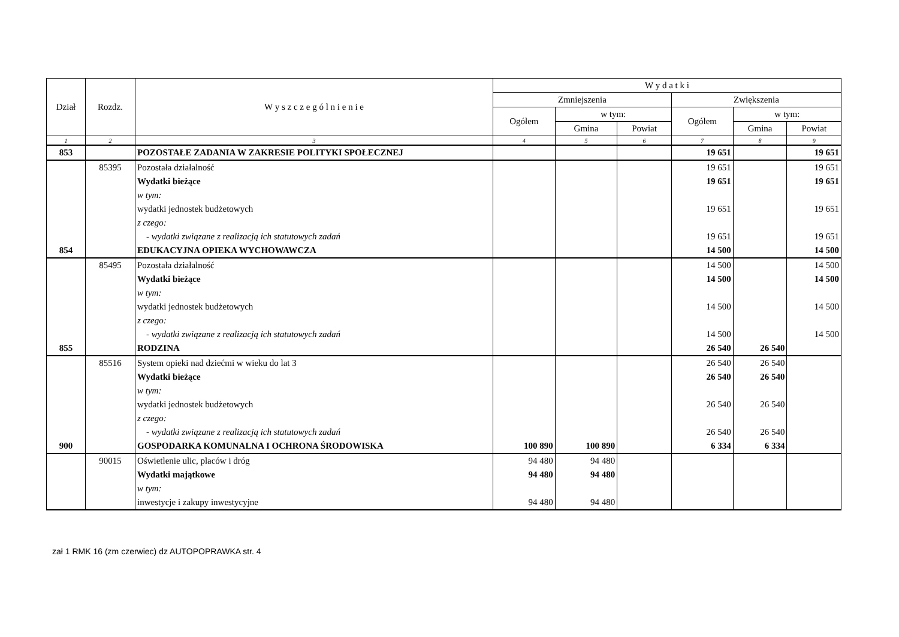| Dział | Rozdz. | W y s z c z e g ó l n i e n i e | W y d a t k i | | | | | |
| --- | --- | --- | --- | --- | --- | --- | --- | --- |
| | | | Zmniejszenia | | | Zwiększenia | | |
| | | | Ogółem | w tym: | | Ogółem | w tym: | |
| | | | | Gmina | Powiat | | Gmina | Powiat |
| 1 | 2 | 3 | 4 | 5 | 6 | 7 | 8 | 9 |
| 853 | | POZOSTAŁE ZADANIA W ZAKRESIE POLITYKI SPOŁECZNEJ | | | | 19 651 | | 19 651 |
| | 85395 | Pozostała działalność | | | | 19 651 | | 19 651 |
| | | Wydatki bieżące | | | | 19 651 | | 19 651 |
| | | w tym: | | | | | | |
| | | wydatki jednostek budżetowych | | | | 19 651 | | 19 651 |
| | | z czego: | | | | | | |
| | | - wydatki związane z realizacją ich statutowych zadań | | | | 19 651 | | 19 651 |
| 854 | | EDUKACYJNA OPIEKA WYCHOWAWCZA | | | | 14 500 | | 14 500 |
| | 85495 | Pozostała działalność | | | | 14 500 | | 14 500 |
| | | Wydatki bieżące | | | | 14 500 | | 14 500 |
| | | w tym: | | | | | | |
| | | wydatki jednostek budżetowych | | | | 14 500 | | 14 500 |
| | | z czego: | | | | | | |
| | | - wydatki związane z realizacją ich statutowych zadań | | | | 14 500 | | 14 500 |
| 855 | | RODZINA | | | | 26 540 | 26 540 | |
| | 85516 | System opieki nad dziećmi w wieku do lat 3 | | | | 26 540 | 26 540 | |
| | | Wydatki bieżące | | | | 26 540 | 26 540 | |
| | | w tym: | | | | | | |
| | | wydatki jednostek budżetowych | | | | 26 540 | 26 540 | |
| | | z czego: | | | | | | |
| | | - wydatki związane z realizacją ich statutowych zadań | | | | 26 540 | 26 540 | |
| 900 | | GOSPODARKA KOMUNALNA I OCHRONA ŚRODOWISKA | 100 890 | 100 890 | | 6 334 | 6 334 | |
| | 90015 | Oświetlenie ulic, placów i dróg | 94 480 | 94 480 | | | | |
| | | Wydatki majątkowe | 94 480 | 94 480 | | | | |
| | | w tym: | | | | | | |
| | | inwestycje i zakupy inwestycyjne | 94 480 | 94 480 | | | | |
zał 1 RMK 16 (zm czerwiec) dz AUTOPOPRAWKA str. 4